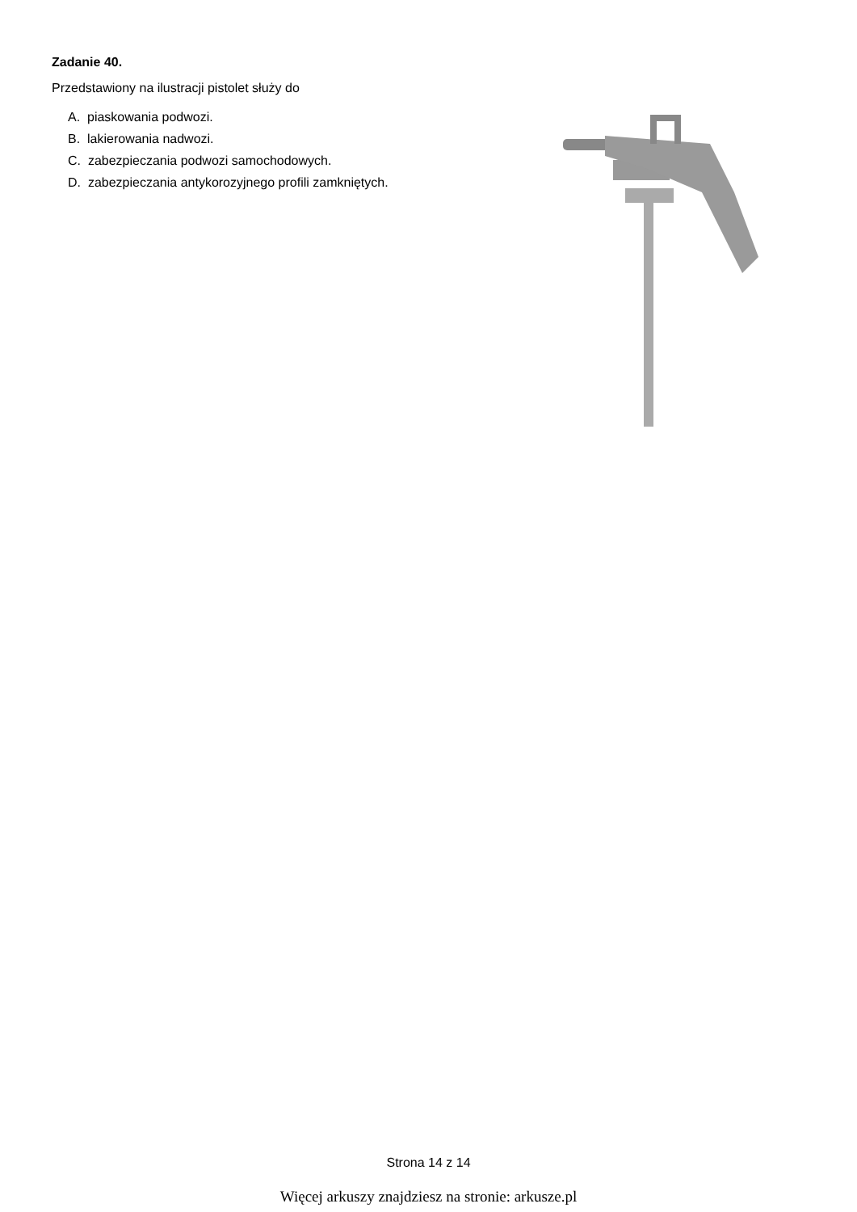Zadanie 40.
Przedstawiony na ilustracji pistolet służy do
A. piaskowania podwozi.
B. lakierowania nadwozi.
C. zabezpieczania podwozi samochodowych.
D. zabezpieczania antykorozyjnego profili zamkniętych.
Strona 14 z 14
Więcej arkuszy znajdziesz na stronie: arkusze.pl